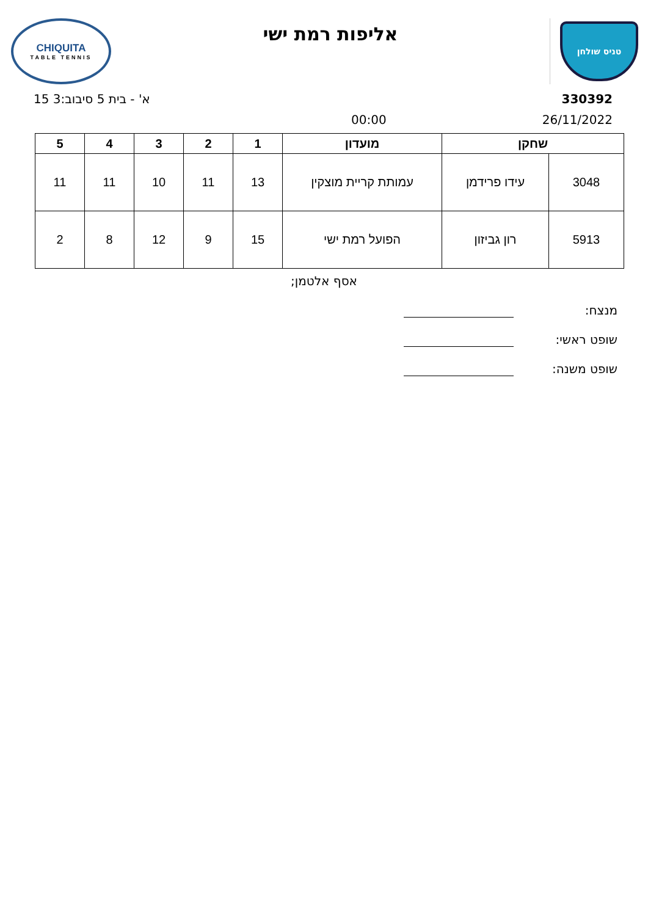טניס שולחן
אליפות רמת ישי
CHIQUITA
TABLE TENNIS
15 א' - בית 5 סיבוב:3 330392
00:00 26/11/2022
| שחקן | | מועדון | 1 | 2 | 3 | 4 | 5 |
| --- | --- | --- | --- | --- | --- | --- | --- |
| 3048 | עידו פרידמן | עמותת קריית מוצקין | 13 | 11 | 10 | 11 | 11 |
| 5913 | רון גביזון | הפועל רמת ישי | 15 | 9 | 12 | 8 | 2 |
אסף אלטמן;
מנצח:
שופט ראשי:
שופט משנה: